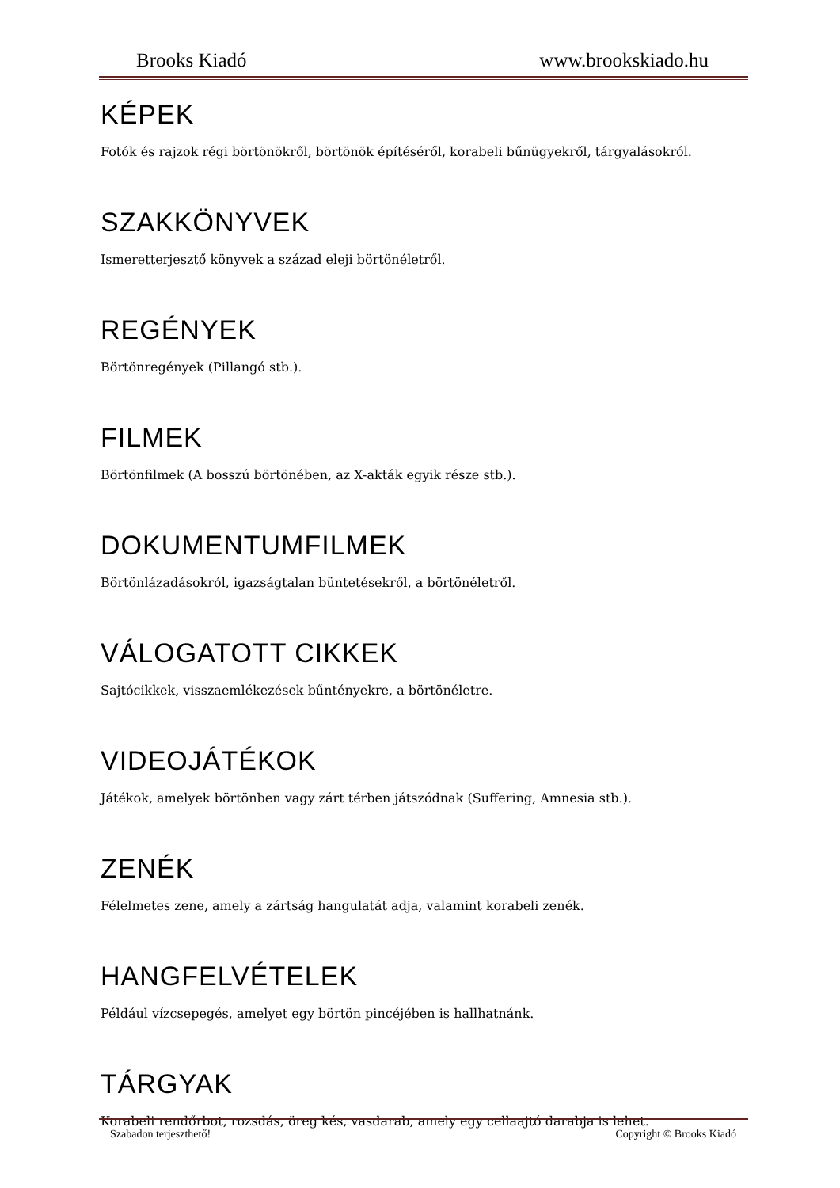Brooks Kiadó www.brookskiado.hu
KÉPEK
Fotók és rajzok régi börtönökről, börtönök építéséről, korabeli bűnügyekről, tárgyalásokról.
SZAKKÖNYVEK
Ismeretterjesztő könyvek a század eleji börtönéletről.
REGÉNYEK
Börtönregények (Pillangó stb.).
FILMEK
Börtönfilmek (A bosszú börtönében, az X-akták egyik része stb.).
DOKUMENTUMFILMEK
Börtönlázadásokról, igazságtalan büntetésekről, a börtönéletről.
VÁLOGATOTT CIKKEK
Sajtócikkek, visszaemlékezések bűntényekre, a börtönéletre.
VIDEOJÁTÉKOK
Játékok, amelyek börtönben vagy zárt térben játszódnak (Suffering, Amnesia stb.).
ZENÉK
Félelmetes zene, amely a zártság hangulatát adja, valamint korabeli zenék.
HANGFELVÉTELEK
Például vízcsepegés, amelyet egy börtön pincéjében is hallhatnánk.
TÁRGYAK
Korabeli rendőrbot, rozsdás, öreg kés, vasdarab, amely egy cellaajtó darabja is lehet.
Szabadon terjeszthető! Copyright © Brooks Kiadó